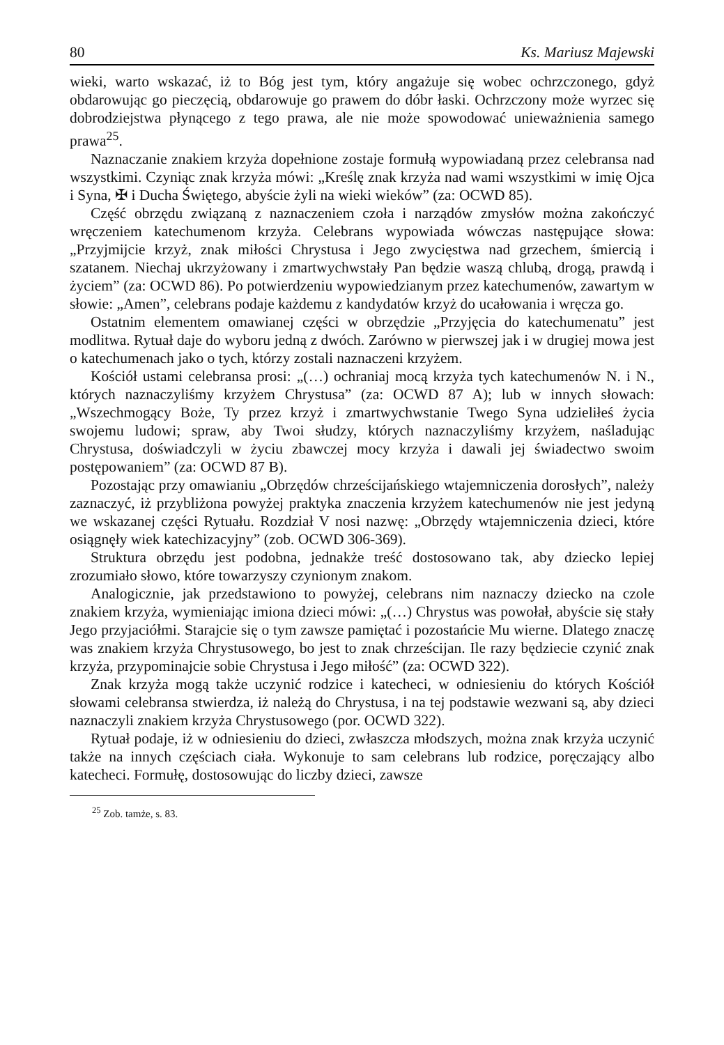80 Ks. Mariusz Majewski
wieki, warto wskazać, iż to Bóg jest tym, który angażuje się wobec ochrzczonego, gdyż obdarowując go pieczęcią, obdarowuje go prawem do dóbr łaski. Ochrzczony może wyrzec się dobrodziejstwa płynącego z tego prawa, ale nie może spowodować unieważnienia samego prawa<sup>25</sup>.
Naznaczanie znakiem krzyża dopełnione zostaje formułą wypowiadaną przez celebransa nad wszystkimi. Czyniąc znak krzyża mówi: „Kreślę znak krzyża nad wami wszystkimi w imię Ojca i Syna, ✠ i Ducha Świętego, abyście żyli na wieki wieków” (za: OCWD 85).
Część obrzędu związaną z naznaczeniem czoła i narządów zmysłów można zakończyć wręczeniem katechumenom krzyża. Celebrans wypowiada wówczas następujące słowa: „Przyjmijcie krzyż, znak miłości Chrystusa i Jego zwycięstwa nad grzechem, śmiercią i szatanem. Niechaj ukrzyżowany i zmartwychwstały Pan będzie waszą chlubą, drogą, prawdą i życiem” (za: OCWD 86). Po potwierdzeniu wypowiedzianym przez katechumenów, zawartym w słowie: „Amen”, celebrans podaje każdemu z kandydatów krzyż do ucałowania i wręcza go.
Ostatnim elementem omawianej części w obrzędzie „Przyjęcia do katechumenatu” jest modlitwa. Rytuał daje do wyboru jedną z dwóch. Zarówno w pierwszej jak i w drugiej mowa jest o katechumenach jako o tych, którzy zostali naznaczeni krzyżem.
Kościół ustami celebransa prosi: „(…) ochraniaj mocą krzyża tych katechumenów N. i N., których naznaczyliśmy krzyżem Chrystusa” (za: OCWD 87 A); lub w innych słowach: „Wszechmogący Boże, Ty przez krzyż i zmartwychwstanie Twego Syna udzieliłeś życia swojemu ludowi; spraw, aby Twoi słudzy, których naznaczyliśmy krzyżem, naśladując Chrystusa, doświadczyli w życiu zbawczej mocy krzyża i dawali jej świadectwo swoim postępowaniem” (za: OCWD 87 B).
Pozostając przy omawianiu „Obrzędów chrześcijańskiego wtajemniczenia dorosłych”, należy zaznaczyć, iż przybliżona powyżej praktyka znaczenia krzyżem katechumenów nie jest jedyną we wskazanej części Rytuału. Rozdział V nosi nazwę: „Obrzędy wtajemniczenia dzieci, które osiągnęły wiek katechizacyjny” (zob. OCWD 306-369).
Struktura obrzędu jest podobna, jednakże treść dostosowano tak, aby dziecko lepiej zrozumiało słowo, które towarzyszy czynionym znakom.
Analogicznie, jak przedstawiono to powyżej, celebrans nim naznaczy dziecko na czole znakiem krzyża, wymieniając imiona dzieci mówi: „(…) Chrystus was powołał, abyście się stały Jego przyjaciółmi. Starajcie się o tym zawsze pamiętać i pozostańcie Mu wierne. Dlatego znaczę was znakiem krzyża Chrystusowego, bo jest to znak chrześcijan. Ile razy będziecie czynić znak krzyża, przypominajcie sobie Chrystusa i Jego miłość” (za: OCWD 322).
Znak krzyża mogą także uczynić rodzice i katecheci, w odniesieniu do których Kościół słowami celebransa stwierdza, iż należą do Chrystusa, i na tej podstawie wezwani są, aby dzieci naznaczyli znakiem krzyża Chrystusowego (por. OCWD 322).
Rytuał podaje, iż w odniesieniu do dzieci, zwłaszcza młodszych, można znak krzyża uczynić także na innych częściach ciała. Wykonuje to sam celebrans lub rodzice, poręczający albo katecheci. Formułę, dostosowując do liczby dzieci, zawsze
<sup>25</sup> Zob. tamże, s. 83.